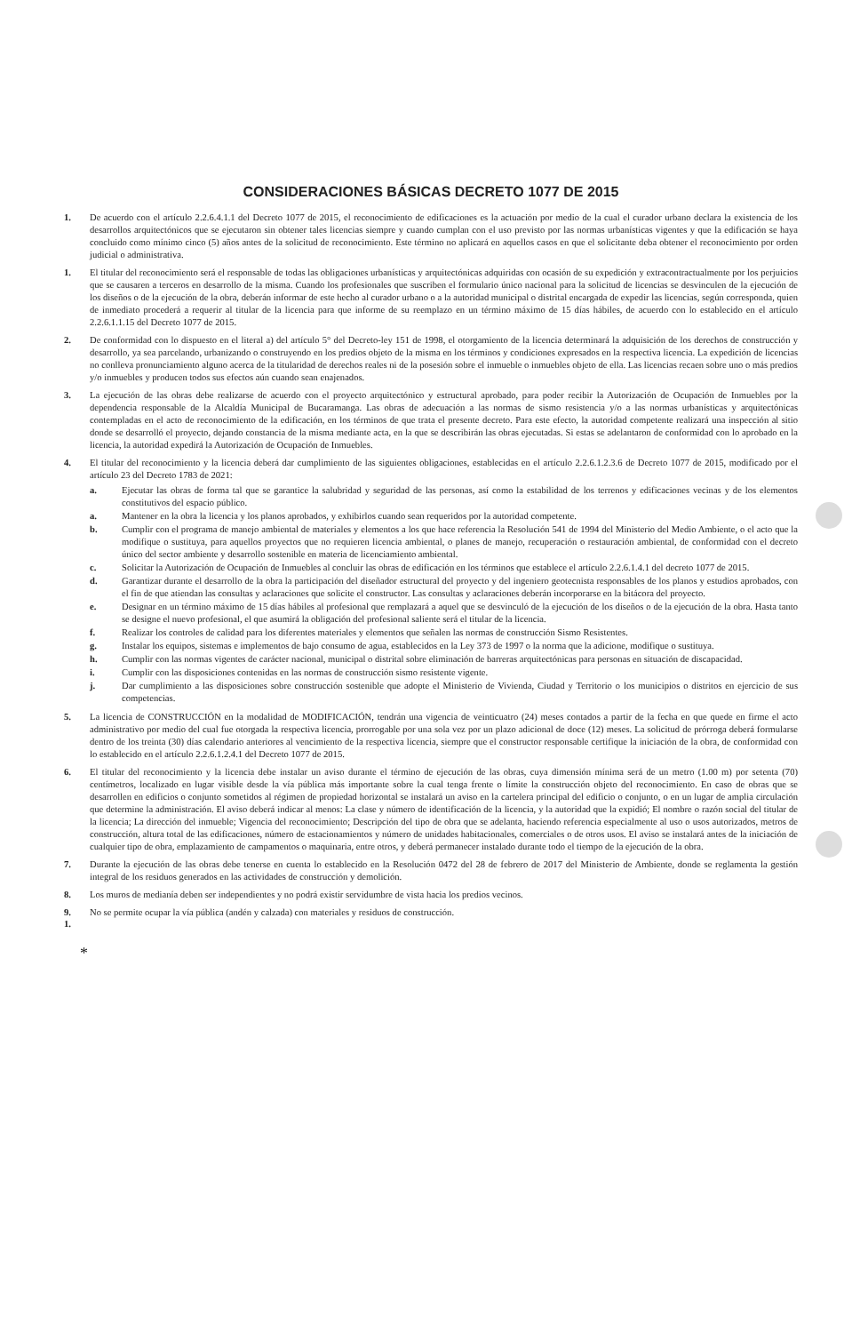CONSIDERACIONES BÁSICAS DECRETO 1077 DE 2015
1. De acuerdo con el artículo 2.2.6.4.1.1 del Decreto 1077 de 2015, el reconocimiento de edificaciones es la actuación por medio de la cual el curador urbano declara la existencia de los desarrollos arquitectónicos que se ejecutaron sin obtener tales licencias siempre y cuando cumplan con el uso previsto por las normas urbanísticas vigentes y que la edificación se haya concluido como mínimo cinco (5) años antes de la solicitud de reconocimiento. Este término no aplicará en aquellos casos en que el solicitante deba obtener el reconocimiento por orden judicial o administrativa.
1. El titular del reconocimiento será el responsable de todas las obligaciones urbanísticas y arquitectónicas adquiridas con ocasión de su expedición y extracontractualmente por los perjuicios que se causaren a terceros en desarrollo de la misma. Cuando los profesionales que suscriben el formulario único nacional para la solicitud de licencias se desvinculen de la ejecución de los diseños o de la ejecución de la obra, deberán informar de este hecho al curador urbano o a la autoridad municipal o distrital encargada de expedir las licencias, según corresponda, quien de inmediato procederá a requerir al titular de la licencia para que informe de su reemplazo en un término máximo de 15 días hábiles, de acuerdo con lo establecido en el artículo 2.2.6.1.1.15 del Decreto 1077 de 2015.
2. De conformidad con lo dispuesto en el literal a) del artículo 5° del Decreto-ley 151 de 1998, el otorgamiento de la licencia determinará la adquisición de los derechos de construcción y desarrollo, ya sea parcelando, urbanizando o construyendo en los predios objeto de la misma en los términos y condiciones expresados en la respectiva licencia. La expedición de licencias no conlleva pronunciamiento alguno acerca de la titularidad de derechos reales ni de la posesión sobre el inmueble o inmuebles objeto de ella. Las licencias recaen sobre uno o más predios y/o inmuebles y producen todos sus efectos aún cuando sean enajenados.
3. La ejecución de las obras debe realizarse de acuerdo con el proyecto arquitectónico y estructural aprobado, para poder recibir la Autorización de Ocupación de Inmuebles por la dependencia responsable de la Alcaldía Municipal de Bucaramanga. Las obras de adecuación a las normas de sismo resistencia y/o a las normas urbanísticas y arquitectónicas contempladas en el acto de reconocimiento de la edificación, en los términos de que trata el presente decreto. Para este efecto, la autoridad competente realizará una inspección al sitio donde se desarrolló el proyecto, dejando constancia de la misma mediante acta, en la que se describirán las obras ejecutadas. Si estas se adelantaron de conformidad con lo aprobado en la licencia, la autoridad expedirá la Autorización de Ocupación de Inmuebles.
4. El titular del reconocimiento y la licencia deberá dar cumplimiento de las siguientes obligaciones, establecidas en el artículo 2.2.6.1.2.3.6 de Decreto 1077 de 2015, modificado por el artículo 23 del Decreto 1783 de 2021:
a. Ejecutar las obras de forma tal que se garantice la salubridad y seguridad de las personas, así como la estabilidad de los terrenos y edificaciones vecinas y de los elementos constitutivos del espacio público.
a. Mantener en la obra la licencia y los planos aprobados, y exhibirlos cuando sean requeridos por la autoridad competente.
b. Cumplir con el programa de manejo ambiental de materiales y elementos a los que hace referencia la Resolución 541 de 1994 del Ministerio del Medio Ambiente, o el acto que la modifique o sustituya, para aquellos proyectos que no requieren licencia ambiental, o planes de manejo, recuperación o restauración ambiental, de conformidad con el decreto único del sector ambiente y desarrollo sostenible en materia de licenciamiento ambiental.
c. Solicitar la Autorización de Ocupación de Inmuebles al concluir las obras de edificación en los términos que establece el artículo 2.2.6.1.4.1 del decreto 1077 de 2015.
d. Garantizar durante el desarrollo de la obra la participación del diseñador estructural del proyecto y del ingeniero geotecnista responsables de los planos y estudios aprobados, con el fin de que atiendan las consultas y aclaraciones que solicite el constructor. Las consultas y aclaraciones deberán incorporarse en la bitácora del proyecto.
e. Designar en un término máximo de 15 días hábiles al profesional que remplazará a aquel que se desvinculó de la ejecución de los diseños o de la ejecución de la obra. Hasta tanto se designe el nuevo profesional, el que asumirá la obligación del profesional saliente será el titular de la licencia.
f. Realizar los controles de calidad para los diferentes materiales y elementos que señalen las normas de construcción Sismo Resistentes.
g. Instalar los equipos, sistemas e implementos de bajo consumo de agua, establecidos en la Ley 373 de 1997 o la norma que la adicione, modifique o sustituya.
h. Cumplir con las normas vigentes de carácter nacional, municipal o distrital sobre eliminación de barreras arquitectónicas para personas en situación de discapacidad.
i. Cumplir con las disposiciones contenidas en las normas de construcción sismo resistente vigente.
j. Dar cumplimiento a las disposiciones sobre construcción sostenible que adopte el Ministerio de Vivienda, Ciudad y Territorio o los municipios o distritos en ejercicio de sus competencias.
5. La licencia de CONSTRUCCIÓN en la modalidad de MODIFICACIÓN, tendrán una vigencia de veinticuatro (24) meses contados a partir de la fecha en que quede en firme el acto administrativo por medio del cual fue otorgada la respectiva licencia, prorrogable por una sola vez por un plazo adicional de doce (12) meses. La solicitud de prórroga deberá formularse dentro de los treinta (30) días calendario anteriores al vencimiento de la respectiva licencia, siempre que el constructor responsable certifique la iniciación de la obra, de conformidad con lo establecido en el artículo 2.2.6.1.2.4.1 del Decreto 1077 de 2015.
6. El titular del reconocimiento y la licencia debe instalar un aviso durante el término de ejecución de las obras, cuya dimensión mínima será de un metro (1.00 m) por setenta (70) centímetros, localizado en lugar visible desde la vía pública más importante sobre la cual tenga frente o límite la construcción objeto del reconocimiento. En caso de obras que se desarrollen en edificios o conjunto sometidos al régimen de propiedad horizontal se instalará un aviso en la cartelera principal del edificio o conjunto, o en un lugar de amplia circulación que determine la administración. El aviso deberá indicar al menos: La clase y número de identificación de la licencia, y la autoridad que la expidió; El nombre o razón social del titular de la licencia; La dirección del inmueble; Vigencia del reconocimiento; Descripción del tipo de obra que se adelanta, haciendo referencia especialmente al uso o usos autorizados, metros de construcción, altura total de las edificaciones, número de estacionamientos y número de unidades habitacionales, comerciales o de otros usos. El aviso se instalará antes de la iniciación de cualquier tipo de obra, emplazamiento de campamentos o maquinaria, entre otros, y deberá permanecer instalado durante todo el tiempo de la ejecución de la obra.
7. Durante la ejecución de las obras debe tenerse en cuenta lo establecido en la Resolución 0472 del 28 de febrero de 2017 del Ministerio de Ambiente, donde se reglamenta la gestión integral de los residuos generados en las actividades de construcción y demolición.
8. Los muros de medianía deben ser independientes y no podrá existir servidumbre de vista hacia los predios vecinos.
9. No se permite ocupar la vía pública (andén y calzada) con materiales y residuos de construcción.
1.
*